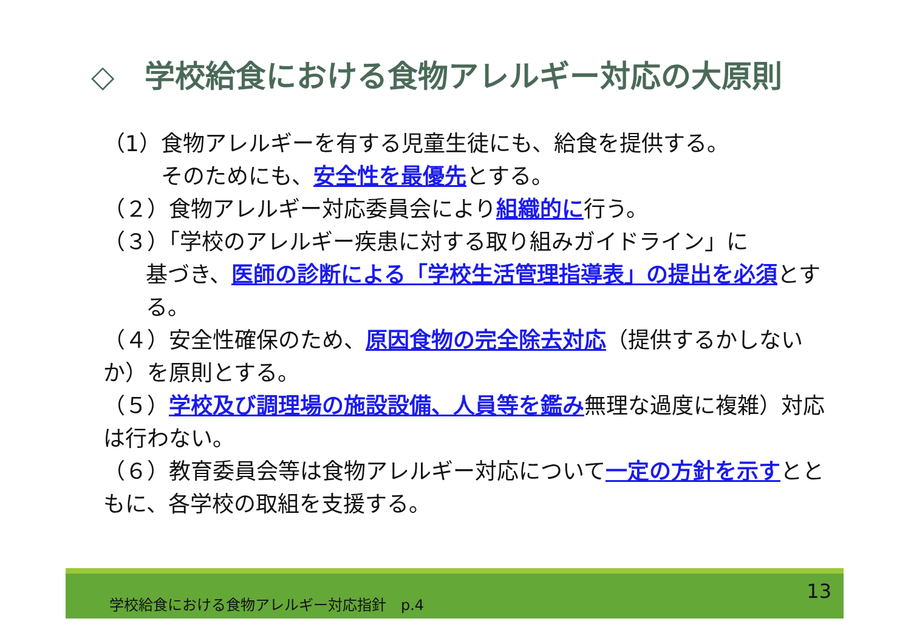◇　学校給食における食物アレルギー対応の大原則
（1）食物アレルギーを有する児童生徒にも、給食を提供する。
そのためにも、安全性を最優先とする。
（２）食物アレルギー対応委員会により組織的に行う。
（３）「学校のアレルギー疾患に対する取り組みガイドライン」に
基づき、医師の診断による「学校生活管理指導表」の提出を必須とする。
（４）安全性確保のため、原因食物の完全除去対応（提供するかしないか）を原則とする。
（５）学校及び調理場の施設設備、人員等を鑑み無理な過度に複雑）対応は行わない。
（６）教育委員会等は食物アレルギー対応について一定の方針を示すとともに、各学校の取組を支援する。
学校給食における食物アレルギー対応指針　p.4 13